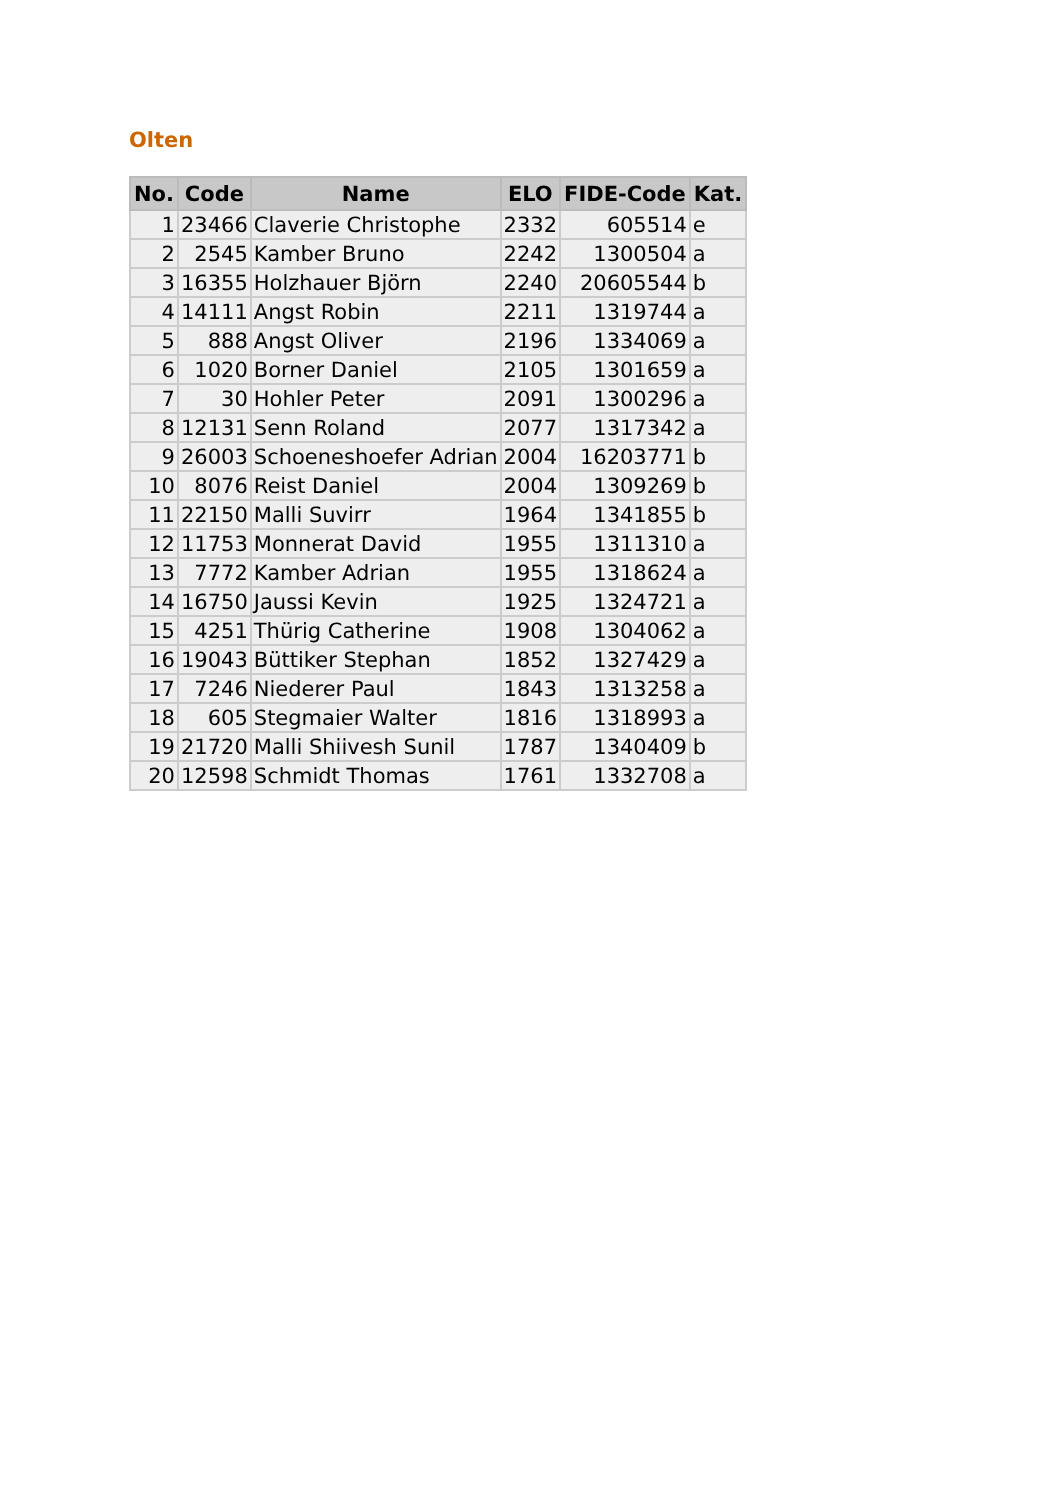Olten
| No. | Code | Name | ELO | FIDE-Code | Kat. |
| --- | --- | --- | --- | --- | --- |
| 1 | 23466 | Claverie Christophe | 2332 | 605514 | e |
| 2 | 2545 | Kamber Bruno | 2242 | 1300504 | a |
| 3 | 16355 | Holzhauer Björn | 2240 | 20605544 | b |
| 4 | 14111 | Angst Robin | 2211 | 1319744 | a |
| 5 | 888 | Angst Oliver | 2196 | 1334069 | a |
| 6 | 1020 | Borner Daniel | 2105 | 1301659 | a |
| 7 | 30 | Hohler Peter | 2091 | 1300296 | a |
| 8 | 12131 | Senn Roland | 2077 | 1317342 | a |
| 9 | 26003 | Schoeneshoefer Adrian | 2004 | 16203771 | b |
| 10 | 8076 | Reist Daniel | 2004 | 1309269 | b |
| 11 | 22150 | Malli Suvirr | 1964 | 1341855 | b |
| 12 | 11753 | Monnerat David | 1955 | 1311310 | a |
| 13 | 7772 | Kamber Adrian | 1955 | 1318624 | a |
| 14 | 16750 | Jaussi Kevin | 1925 | 1324721 | a |
| 15 | 4251 | Thürig Catherine | 1908 | 1304062 | a |
| 16 | 19043 | Büttiker Stephan | 1852 | 1327429 | a |
| 17 | 7246 | Niederer Paul | 1843 | 1313258 | a |
| 18 | 605 | Stegmaier Walter | 1816 | 1318993 | a |
| 19 | 21720 | Malli Shiivesh Sunil | 1787 | 1340409 | b |
| 20 | 12598 | Schmidt Thomas | 1761 | 1332708 | a |